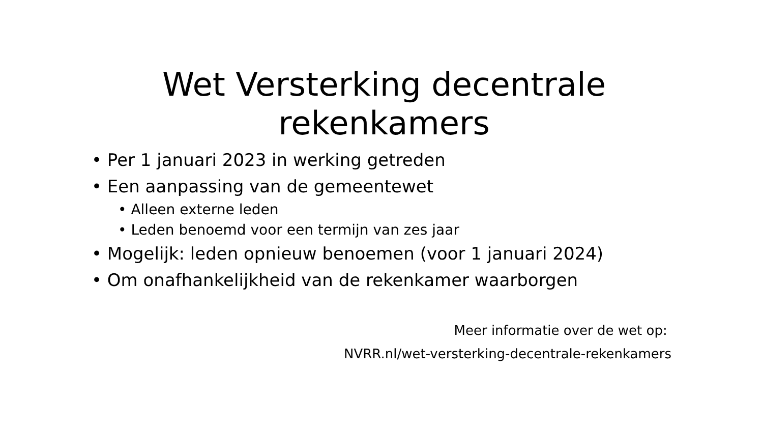Wet Versterking decentrale rekenkamers
• Per 1 januari 2023 in werking getreden
• Een aanpassing van de gemeentewet
• Alleen externe leden
• Leden benoemd voor een termijn van zes jaar
• Mogelijk: leden opnieuw benoemen (voor 1 januari 2024)
• Om onafhankelijkheid van de rekenkamer waarborgen
Meer informatie over de wet op:
NVRR.nl/wet-versterking-decentrale-rekenkamers